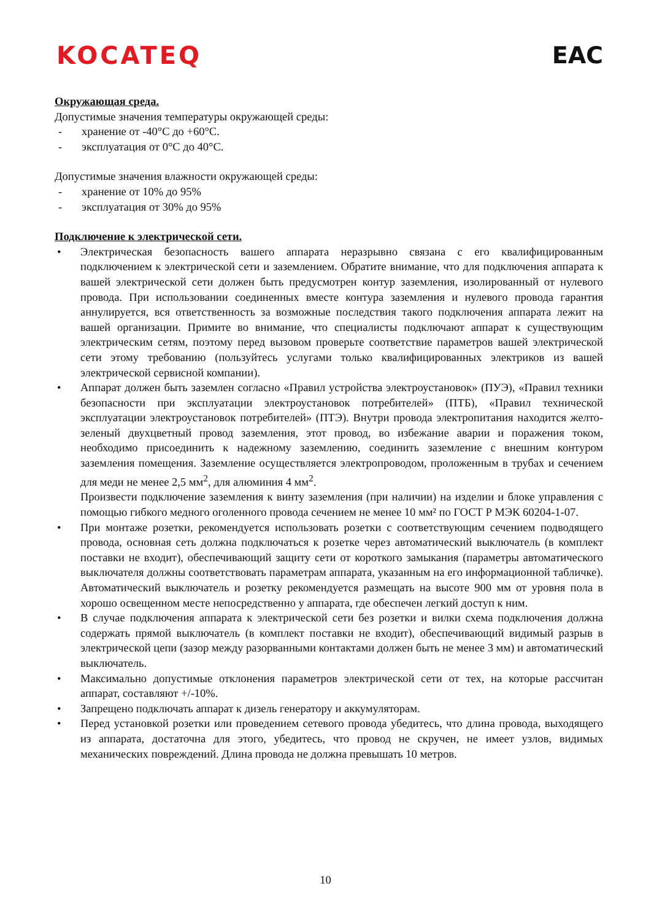KOCATEQ EAC
Окружающая среда.
Допустимые значения температуры окружающей среды:
- хранение от -40°C до +60°C.
- эксплуатация от 0°C до 40°C.
Допустимые значения влажности окружающей среды:
- хранение от 10% до 95%
- эксплуатация от 30% до 95%
Подключение к электрической сети.
• Электрическая безопасность вашего аппарата неразрывно связана с его квалифицированным подключением к электрической сети и заземлением. Обратите внимание, что для подключения аппарата к вашей электрической сети должен быть предусмотрен контур заземления, изолированный от нулевого провода. При использовании соединенных вместе контура заземления и нулевого провода гарантия аннулируется, вся ответственность за возможные последствия такого подключения аппарата лежит на вашей организации. Примите во внимание, что специалисты подключают аппарат к существующим электрическим сетям, поэтому перед вызовом проверьте соответствие параметров вашей электрической сети этому требованию (пользуйтесь услугами только квалифицированных электриков из вашей электрической сервисной компании).
• Аппарат должен быть заземлен согласно «Правил устройства электроустановок» (ПУЭ), «Правил техники безопасности при эксплуатации электроустановок потребителей» (ПТБ), «Правил технической эксплуатации электроустановок потребителей» (ПТЭ). Внутри провода электропитания находится желто-зеленый двухцветный провод заземления, этот провод, во избежание аварии и поражения током, необходимо присоединить к надежному заземлению, соединить заземление с внешним контуром заземления помещения. Заземление осуществляется электропроводом, проложенным в трубах и сечением для меди не менее 2,5 мм<sup>2</sup>, для алюминия 4 мм<sup>2</sup>.
Произвести подключение заземления к винту заземления (при наличии) на изделии и блоке управления с помощью гибкого медного оголенного провода сечением не менее 10 мм² по ГОСТ Р МЭК 60204-1-07.
• При монтаже розетки, рекомендуется использовать розетки с соответствующим сечением подводящего провода, основная сеть должна подключаться к розетке через автоматический выключатель (в комплект поставки не входит), обеспечивающий защиту сети от короткого замыкания (параметры автоматического выключателя должны соответствовать параметрам аппарата, указанным на его информационной табличке). Автоматический выключатель и розетку рекомендуется размещать на высоте 900 мм от уровня пола в хорошо освещенном месте непосредственно у аппарата, где обеспечен легкий доступ к ним.
• В случае подключения аппарата к электрической сети без розетки и вилки схема подключения должна содержать прямой выключатель (в комплект поставки не входит), обеспечивающий видимый разрыв в электрической цепи (зазор между разорванными контактами должен быть не менее 3 мм) и автоматический выключатель.
• Максимально допустимые отклонения параметров электрической сети от тех, на которые рассчитан аппарат, составляют +/-10%.
• Запрещено подключать аппарат к дизель генератору и аккумуляторам.
• Перед установкой розетки или проведением сетевого провода убедитесь, что длина провода, выходящего из аппарата, достаточна для этого, убедитесь, что провод не скручен, не имеет узлов, видимых механических повреждений. Длина провода не должна превышать 10 метров.
10